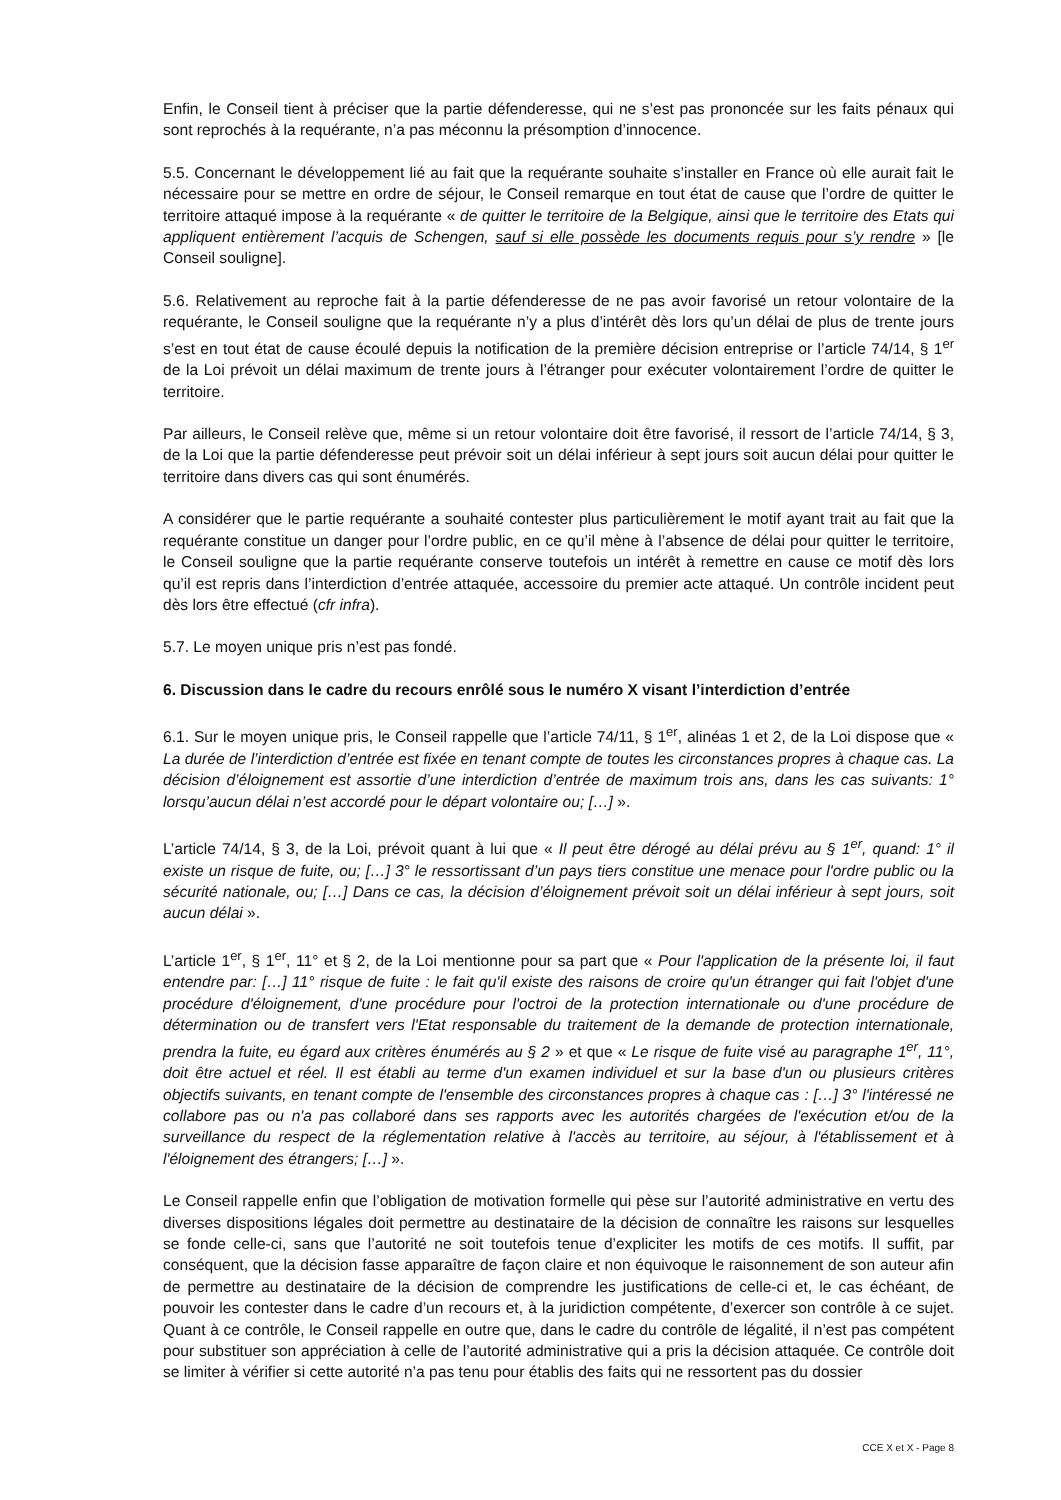Enfin, le Conseil tient à préciser que la partie défenderesse, qui ne s’est pas prononcée sur les faits pénaux qui sont reprochés à la requérante, n’a pas méconnu la présomption d’innocence.
5.5. Concernant le développement lié au fait que la requérante souhaite s’installer en France où elle aurait fait le nécessaire pour se mettre en ordre de séjour, le Conseil remarque en tout état de cause que l’ordre de quitter le territoire attaqué impose à la requérante « de quitter le territoire de la Belgique, ainsi que le territoire des Etats qui appliquent entièrement l’acquis de Schengen, sauf si elle possède les documents requis pour s’y rendre » [le Conseil souligne].
5.6. Relativement au reproche fait à la partie défenderesse de ne pas avoir favorisé un retour volontaire de la requérante, le Conseil souligne que la requérante n’y a plus d’intérêt dès lors qu’un délai de plus de trente jours s’est en tout état de cause écoulé depuis la notification de la première décision entreprise or l’article 74/14, § 1<sup>er</sup> de la Loi prévoit un délai maximum de trente jours à l’étranger pour exécuter volontairement l’ordre de quitter le territoire.
Par ailleurs, le Conseil relève que, même si un retour volontaire doit être favorisé, il ressort de l’article 74/14, § 3, de la Loi que la partie défenderesse peut prévoir soit un délai inférieur à sept jours soit aucun délai pour quitter le territoire dans divers cas qui sont énumérés.
A considérer que le partie requérante a souhaité contester plus particulièrement le motif ayant trait au fait que la requérante constitue un danger pour l’ordre public, en ce qu’il mène à l’absence de délai pour quitter le territoire, le Conseil souligne que la partie requérante conserve toutefois un intérêt à remettre en cause ce motif dès lors qu’il est repris dans l’interdiction d’entrée attaquée, accessoire du premier acte attaqué. Un contrôle incident peut dès lors être effectué (cfr infra).
5.7. Le moyen unique pris n’est pas fondé.
6. Discussion dans le cadre du recours enrôlé sous le numéro X visant l’interdiction d’entrée
6.1. Sur le moyen unique pris, le Conseil rappelle que l’article 74/11, § 1<sup>er</sup>, alinéas 1 et 2, de la Loi dispose que « La durée de l’interdiction d’entrée est fixée en tenant compte de toutes les circonstances propres à chaque cas. La décision d’éloignement est assortie d’une interdiction d’entrée de maximum trois ans, dans les cas suivants: 1° lorsqu’aucun délai n’est accordé pour le départ volontaire ou; […] ».
L’article 74/14, § 3, de la Loi, prévoit quant à lui que « Il peut être dérogé au délai prévu au § 1<sup>er</sup>, quand: 1° il existe un risque de fuite, ou; […] 3° le ressortissant d’un pays tiers constitue une menace pour l'ordre public ou la sécurité nationale, ou; […] Dans ce cas, la décision d’éloignement prévoit soit un délai inférieur à sept jours, soit aucun délai ».
L’article 1<sup>er</sup>, § 1<sup>er</sup>, 11° et § 2, de la Loi mentionne pour sa part que « Pour l'application de la présente loi, il faut entendre par: […] 11° risque de fuite : le fait qu'il existe des raisons de croire qu'un étranger qui fait l'objet d'une procédure d'éloignement, d'une procédure pour l'octroi de la protection internationale ou d'une procédure de détermination ou de transfert vers l'Etat responsable du traitement de la demande de protection internationale, prendra la fuite, eu égard aux critères énumérés au § 2 » et que « Le risque de fuite visé au paragraphe 1<sup>er</sup>, 11°, doit être actuel et réel. Il est établi au terme d'un examen individuel et sur la base d'un ou plusieurs critères objectifs suivants, en tenant compte de l'ensemble des circonstances propres à chaque cas : […] 3° l'intéressé ne collabore pas ou n'a pas collaboré dans ses rapports avec les autorités chargées de l'exécution et/ou de la surveillance du respect de la réglementation relative à l'accès au territoire, au séjour, à l'établissement et à l'éloignement des étrangers; […] ».
Le Conseil rappelle enfin que l’obligation de motivation formelle qui pèse sur l’autorité administrative en vertu des diverses dispositions légales doit permettre au destinataire de la décision de connaître les raisons sur lesquelles se fonde celle-ci, sans que l’autorité ne soit toutefois tenue d’expliciter les motifs de ces motifs. Il suffit, par conséquent, que la décision fasse apparaître de façon claire et non équivoque le raisonnement de son auteur afin de permettre au destinataire de la décision de comprendre les justifications de celle-ci et, le cas échéant, de pouvoir les contester dans le cadre d’un recours et, à la juridiction compétente, d’exercer son contrôle à ce sujet. Quant à ce contrôle, le Conseil rappelle en outre que, dans le cadre du contrôle de légalité, il n’est pas compétent pour substituer son appréciation à celle de l’autorité administrative qui a pris la décision attaquée. Ce contrôle doit se limiter à vérifier si cette autorité n’a pas tenu pour établis des faits qui ne ressortent pas du dossier
CCE X et X - Page 8